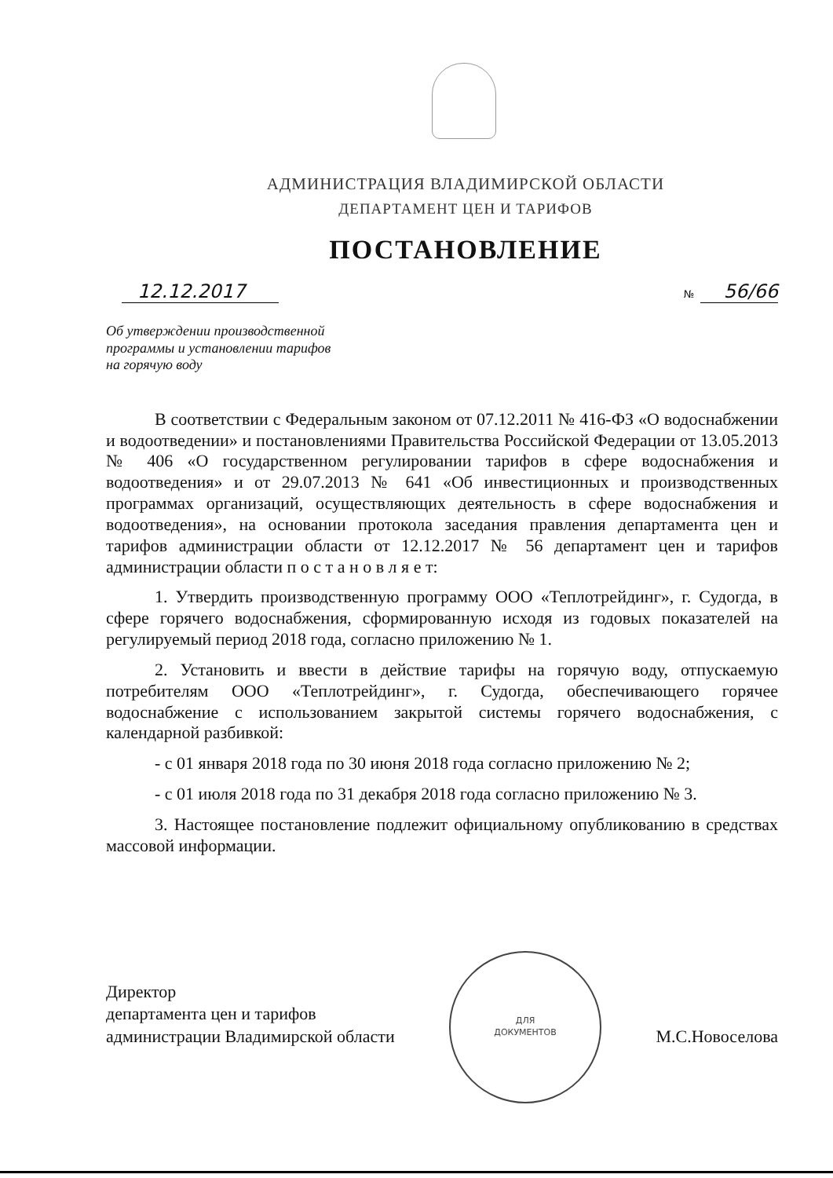АДМИНИСТРАЦИЯ ВЛАДИМИРСКОЙ ОБЛАСТИ
ДЕПАРТАМЕНТ ЦЕН И ТАРИФОВ
ПОСТАНОВЛЕНИЕ
12.12.2017 № 56/66
Об утверждении производственной
программы и установлении тарифов
на горячую воду
В соответствии с Федеральным законом от 07.12.2011 № 416-ФЗ «О водоснабжении и водоотведении» и постановлениями Правительства Российской Федерации от 13.05.2013 № 406 «О государственном регулировании тарифов в сфере водоснабжения и водоотведения» и от 29.07.2013 № 641 «Об инвестиционных и производственных программах организаций, осуществляющих деятельность в сфере водоснабжения и водоотведения», на основании протокола заседания правления департамента цен и тарифов администрации области от 12.12.2017 № 56 департамент цен и тарифов администрации области п о с т а н о в л я е т:
1. Утвердить производственную программу ООО «Теплотрейдинг», г. Судогда, в сфере горячего водоснабжения, сформированную исходя из годовых показателей на регулируемый период 2018 года, согласно приложению № 1.
2. Установить и ввести в действие тарифы на горячую воду, отпускаемую потребителям ООО «Теплотрейдинг», г. Судогда, обеспечивающего горячее водоснабжение с использованием закрытой системы горячего водоснабжения, с календарной разбивкой:
- с 01 января 2018 года по 30 июня 2018 года согласно приложению № 2;
- с 01 июля 2018 года по 31 декабря 2018 года согласно приложению № 3.
3. Настоящее постановление подлежит официальному опубликованию в средствах массовой информации.
Директор
департамента цен и тарифов
администрации Владимирской области
ДЛЯ
ДОКУМЕНТОВ
М.С.Новоселова